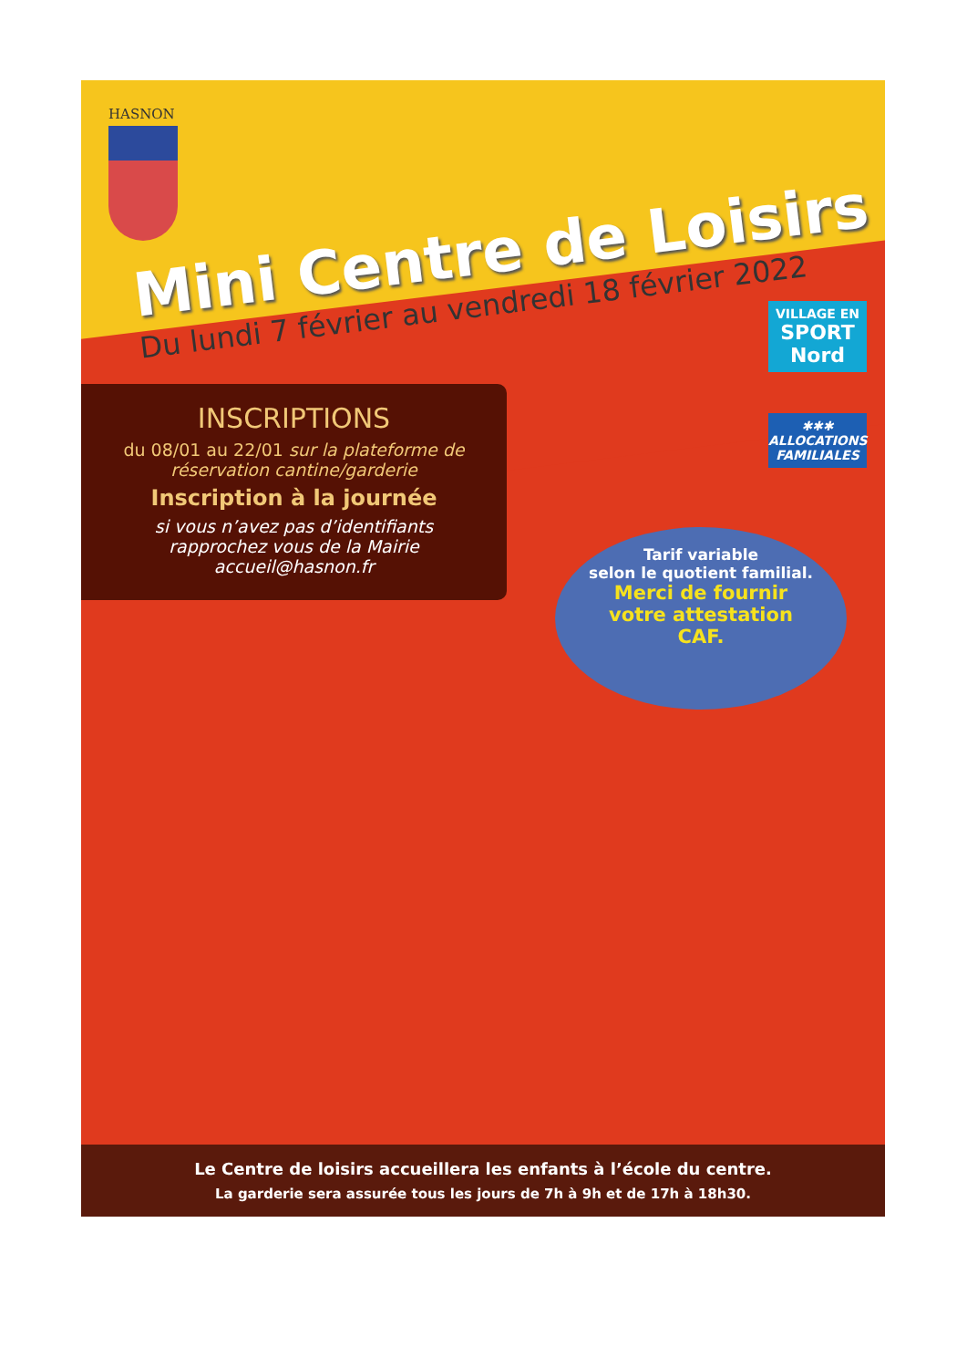HASNON
Mini Centre de Loisirs
Du lundi 7 février au vendredi 18 février 2022
INSCRIPTIONS
du 08/01 au 22/01 sur la plateforme de réservation cantine/garderie
Inscription à la journée
si vous n’avez pas d’identifiants
rapprochez vous de la Mairie
accueil@hasnon.fr
VILLAGE EN
SPORT
Nord
✱✱✱
ALLOCATIONS
FAMILIALES
Tarif variable
selon le quotient familial.
Merci de fournir
votre attestation
CAF.
Le Centre de loisirs accueillera les enfants à l’école du centre.
La garderie sera assurée tous les jours de 7h à 9h et de 17h à 18h30.